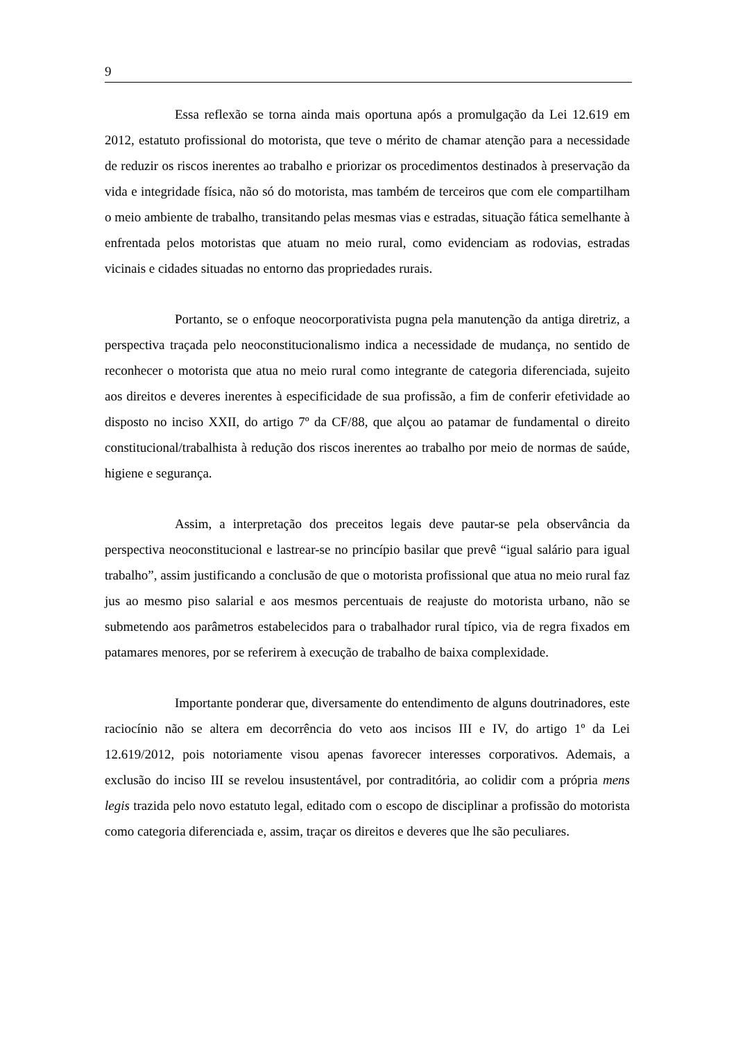9
Essa reflexão se torna ainda mais oportuna após a promulgação da Lei 12.619 em 2012, estatuto profissional do motorista, que teve o mérito de chamar atenção para a necessidade de reduzir os riscos inerentes ao trabalho e priorizar os procedimentos destinados à preservação da vida e integridade física, não só do motorista, mas também de terceiros que com ele compartilham o meio ambiente de trabalho, transitando pelas mesmas vias e estradas, situação fática semelhante à enfrentada pelos motoristas que atuam no meio rural, como evidenciam as rodovias, estradas vicinais e cidades situadas no entorno das propriedades rurais.
Portanto, se o enfoque neocorporativista pugna pela manutenção da antiga diretriz, a perspectiva traçada pelo neoconstitucionalismo indica a necessidade de mudança, no sentido de reconhecer o motorista que atua no meio rural como integrante de categoria diferenciada, sujeito aos direitos e deveres inerentes à especificidade de sua profissão, a fim de conferir efetividade ao disposto no inciso XXII, do artigo 7º da CF/88, que alçou ao patamar de fundamental o direito constitucional/trabalhista à redução dos riscos inerentes ao trabalho por meio de normas de saúde, higiene e segurança.
Assim, a interpretação dos preceitos legais deve pautar-se pela observância da perspectiva neoconstitucional e lastrear-se no princípio basilar que prevê “igual salário para igual trabalho”, assim justificando a conclusão de que o motorista profissional que atua no meio rural faz jus ao mesmo piso salarial e aos mesmos percentuais de reajuste do motorista urbano, não se submetendo aos parâmetros estabelecidos para o trabalhador rural típico, via de regra fixados em patamares menores, por se referirem à execução de trabalho de baixa complexidade.
Importante ponderar que, diversamente do entendimento de alguns doutrinadores, este raciocínio não se altera em decorrência do veto aos incisos III e IV, do artigo 1º da Lei 12.619/2012, pois notoriamente visou apenas favorecer interesses corporativos. Ademais, a exclusão do inciso III se revelou insustentável, por contraditória, ao colidir com a própria mens legis trazida pelo novo estatuto legal, editado com o escopo de disciplinar a profissão do motorista como categoria diferenciada e, assim, traçar os direitos e deveres que lhe são peculiares.